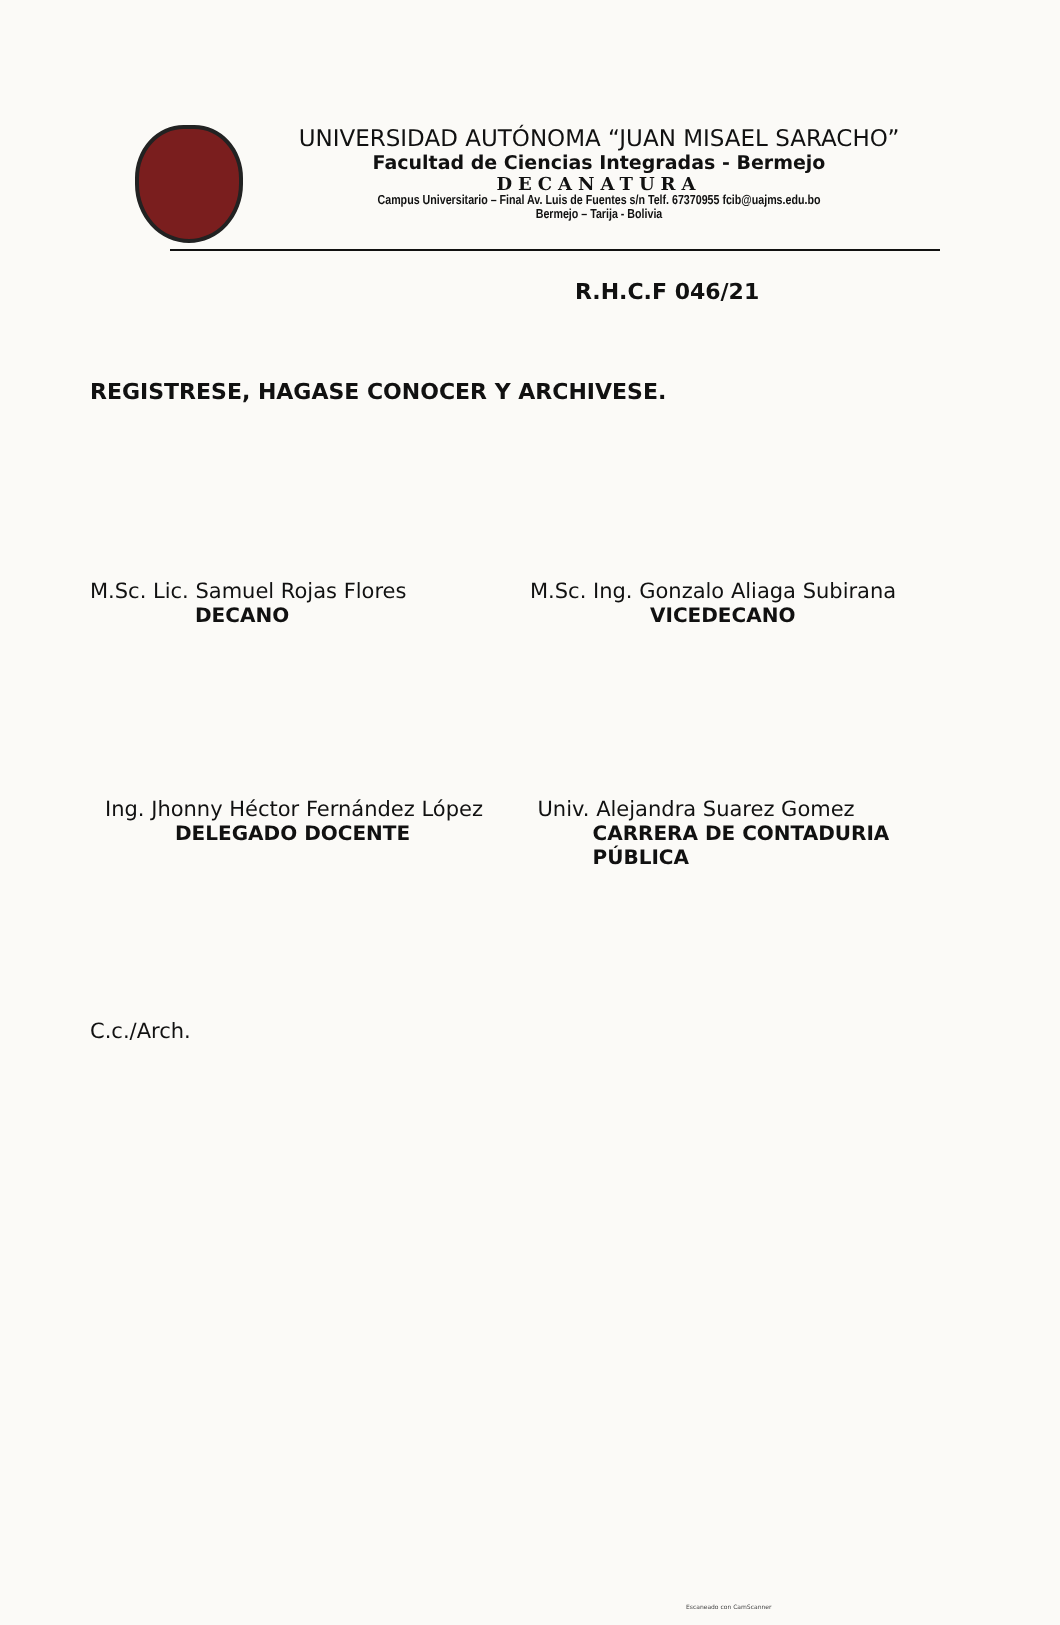UNIVERSIDAD AUTÓNOMA “JUAN MISAEL SARACHO”
Facultad de Ciencias Integradas - Bermejo
DECANATURA
Campus Universitario – Final Av. Luis de Fuentes s/n Telf. 67370955 fcib@uajms.edu.bo
Bermejo – Tarija - Bolivia
R.H.C.F 046/21
REGISTRESE, HAGASE CONOCER Y ARCHIVESE.
M.Sc. Lic. Samuel Rojas Flores
DECANO
M.Sc. Ing. Gonzalo Aliaga Subirana
VICEDECANO
Ing. Jhonny Héctor Fernández López
DELEGADO DOCENTE
Univ. Alejandra Suarez Gomez
CARRERA DE CONTADURIA PÚBLICA
C.c./Arch.
Escaneado con CamScanner